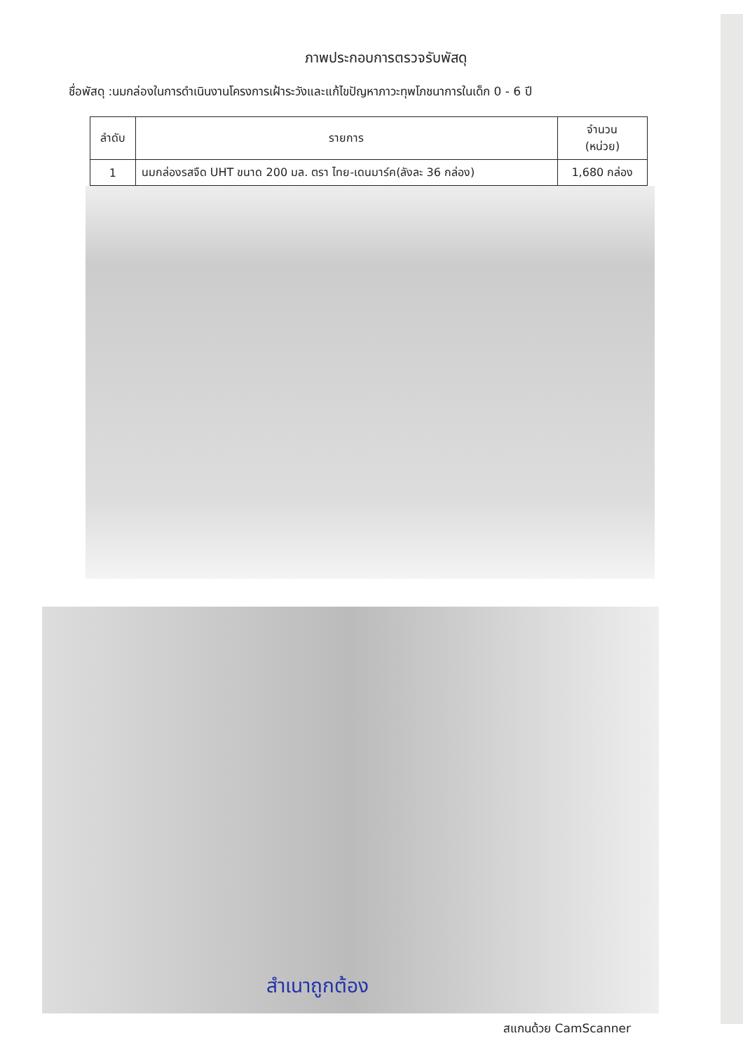ภาพประกอบการตรวจรับพัสดุ
ชื่อพัสดุ :นมกล่องในการดำเนินงานโครงการเฝ้าระวังและแก้ไขปัญหาภาวะทุพโภชนาการในเด็ก 0 - 6 ปี
| ลำดับ | รายการ | จำนวน (หน่วย) |
| --- | --- | --- |
| 1 | นมกล่องรสจืด UHT ขนาด 200 มล. ตรา ไทย-เดนมาร์ค(ลังละ 36 กล่อง) | 1,680 กล่อง |
สำเนาถูกต้อง
สแกนด้วย CamScanner